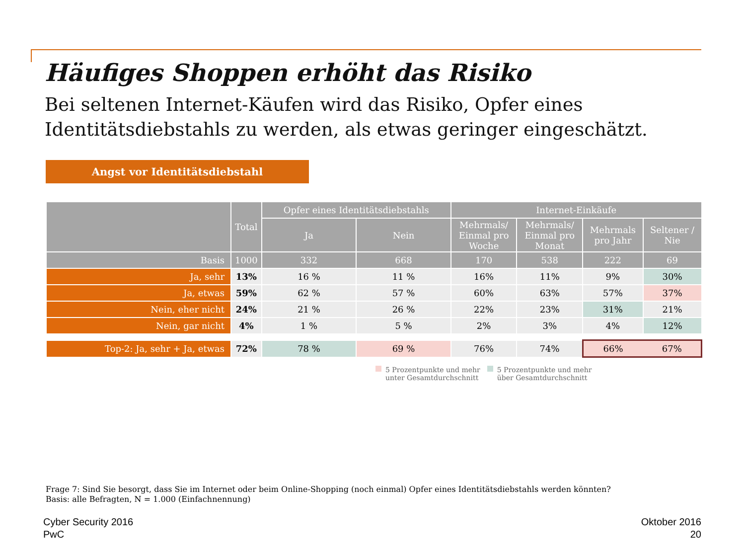Häufiges Shoppen erhöht das Risiko
Bei seltenen Internet-Käufen wird das Risiko, Opfer eines
Identitätsdiebstahls zu werden, als etwas geringer eingeschätzt.
Angst vor Identitätsdiebstahl
| | Total | Opfer eines Identitätsdiebstahls | | Internet-Einkäufe | | | |
| --- | --- | --- | --- | --- | --- | --- | --- |
| | | Ja | Nein | Mehrmals/ Einmal pro Woche | Mehrmals/ Einmal pro Monat | Mehrmals pro Jahr | Seltener / Nie |
| Basis | 1000 | 332 | 668 | 170 | 538 | 222 | 69 |
| Ja, sehr | 13% | 16 % | 11 % | 16% | 11% | 9% | 30% |
| Ja, etwas | 59% | 62 % | 57 % | 60% | 63% | 57% | 37% |
| Nein, eher nicht | 24% | 21 % | 26 % | 22% | 23% | 31% | 21% |
| Nein, gar nicht | 4% | 1 % | 5 % | 2% | 3% | 4% | 12% |
| Top-2: Ja, sehr + Ja, etwas | 72% | 78 % | 69 % | 76% | 74% | 66% | 67% |
5 Prozentpunkte und mehr
unter Gesamtdurchschnitt
5 Prozentpunkte und mehr
über Gesamtdurchschnitt
Frage 7: Sind Sie besorgt, dass Sie im Internet oder beim Online-Shopping (noch einmal) Opfer eines Identitätsdiebstahls werden könnten?
Basis: alle Befragten, N = 1.000 (Einfachnennung)
Cyber Security 2016
PwC
Oktober 2016
20